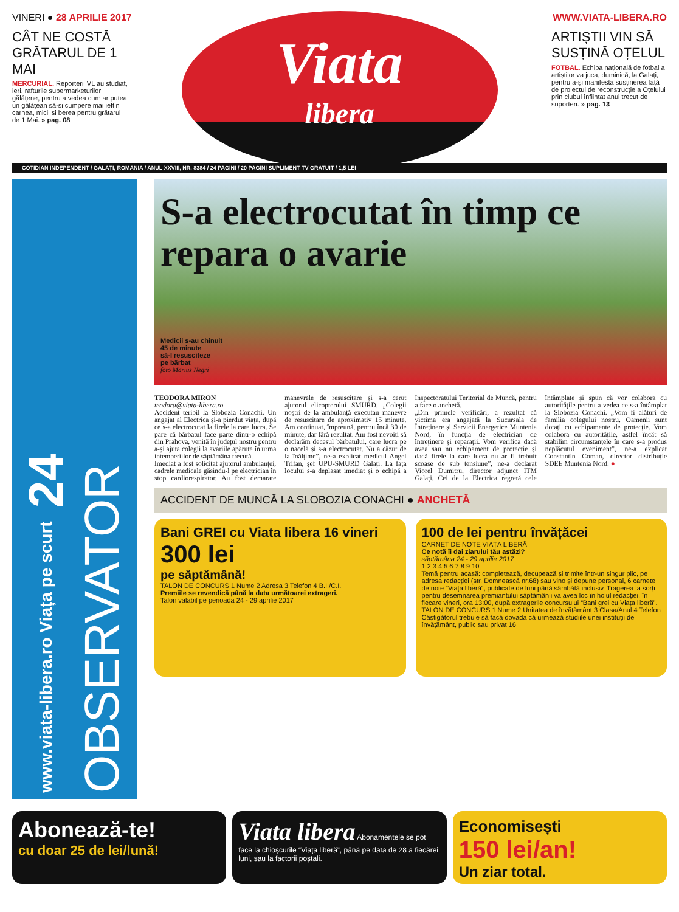VINERI ● 28 APRILIE 2017 WWW.VIATA-LIBERA.RO
CÂT NE COSTĂ GRĂTARUL DE 1 MAI
MERCURIAL. Reporterii VL au studiat, ieri, rafturile supermarketurilor gălățene, pentru a vedea cum ar putea un gălățean să-și cumpere mai ieftin carnea, micii și berea pentru grătarul de 1 Mai. » pag. 08
Viata
libera
ARTIȘTII VIN SĂ SUSȚINĂ OȚELUL
FOTBAL. Echipa națională de fotbal a artiștilor va juca, duminică, la Galați, pentru a-și manifesta susținerea față de proiectul de reconstrucție a Oțelului prin clubul înființat anul trecut de suporteri. » pag. 13
COTIDIAN INDEPENDENT / GALAȚI, ROMÂNIA / ANUL XXVIII, NR. 8384 / 24 PAGINI / 20 PAGINI SUPLIMENT TV GRATUIT / 1,5 LEI
www.viata-libera.ro Viața pe scurt 24 OBSERVATOR
S-a electrocutat în timp ce repara o avarie
Medicii s-au chinuit
45 de minute
să-l resusciteze
pe bărbat
foto Marius Negri
TEODORA MIRON
teodora@viata-libera.ro
Accident teribil la Slobozia Conachi. Un angajat al Electrica și-a pierdut viața, după ce s-a electrocutat la firele la care lucra. Se pare că bărbatul face parte dintr-o echipă din Prahova, venită în județul nostru pentru a-și ajuta colegii la avariile apărute în urma intemperiilor de săptămâna trecută.
Imediat a fost solicitat ajutorul ambulanței, cadrele medicale găsindu-l pe electrician în stop cardiorespirator. Au fost demarate manevrele de resuscitare și s-a cerut ajutorul elicopterului SMURD. „Colegii noștri de la ambulanță executau manevre de resuscitare de aproximativ 15 minute. Am continuat, împreună, pentru încă 30 de minute, dar fără rezultat. Am fost nevoiți să declarăm decesul bărbatului, care lucra pe o nacelă și s-a electrocutat. Nu a căzut de la înălțime”, ne-a explicat medicul Angel Trifan, șef UPU-SMURD Galați. La fața locului s-a deplasat imediat și o echipă a Inspectoratului Teritorial de Muncă, pentru a face o anchetă.
„Din primele verificări, a rezultat că victima era angajată la Sucursala de Întreținere și Servicii Energetice Muntenia Nord, în funcția de electrician de întreținere și reparații. Vom verifica dacă avea sau nu echipament de protecție și dacă firele la care lucra nu ar fi trebuit scoase de sub tensiune”, ne-a declarat Viorel Dumitru, director adjunct ITM Galați. Cei de la Electrica regretă cele întâmplate și spun că vor colabora cu autoritățile pentru a vedea ce s-a întâmplat la Slobozia Conachi. „Vom fi alături de familia colegului nostru. Oamenii sunt dotați cu echipamente de protecție. Vom colabora cu autoritățile, astfel încât să stabilim circumstanțele în care s-a produs neplăcutul eveniment”, ne-a explicat Constantin Coman, director distribuție SDEE Muntenia Nord. ●
ACCIDENT DE MUNCĂ LA SLOBOZIA CONACHI ● ANCHETĂ
Bani GREI cu Viata libera 16 vineri
300 lei
pe săptămână!
TALON DE CONCURS 1 Nume 2 Adresa 3 Telefon 4 B.I./C.I.
Premiile se revendică până la data următoarei extrageri.
Talon valabil pe perioada 24 - 29 aprilie 2017
100 de lei pentru învățăcei
CARNET DE NOTE VIAȚA LIBERĂ
Ce notă îi dai ziarului tău astăzi?
săptămâna 24 - 29 aprilie 2017
1 2 3 4 5 6 7 8 9 10
Temă pentru acasă: completează, decupează și trimite într-un singur plic, pe adresa redacției (str. Domnească nr.68) sau vino și depune personal, 6 carnete de note “Viața liberă”, publicate de luni până sâmbătă inclusiv. Tragerea la sorți pentru desemnarea premiantului săptămânii va avea loc în holul redacției, în fiecare vineri, ora 13:00, după extragerile concursului “Bani grei cu Viața liberă”.
TALON DE CONCURS 1 Nume 2 Unitatea de învățământ 3 Clasa/Anul 4 Telefon
Câștigătorul trebuie să facă dovada că urmează studiile unei instituții de învățământ, public sau privat 16
Abonează-te!
cu doar 25 de lei/lună!
Viata libera Abonamentele se pot face la chioșcurile “Viața liberă”, până pe data de 28 a fiecărei luni, sau la factorii poștali.
Economisești
150 lei/an!
Un ziar total.